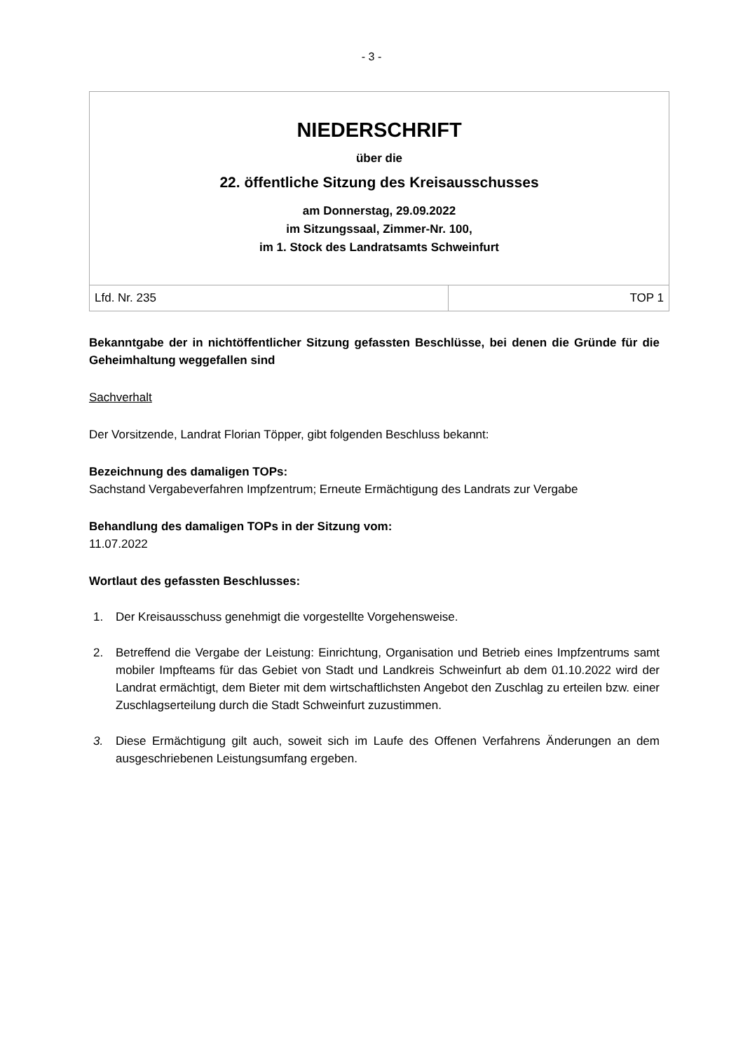- 3 -
NIEDERSCHRIFT
über die
22. öffentliche Sitzung des Kreisausschusses
am Donnerstag, 29.09.2022
im Sitzungssaal, Zimmer-Nr. 100,
im 1. Stock des Landratsamts Schweinfurt
| Lfd. Nr. 235 | TOP 1 |
Bekanntgabe der in nichtöffentlicher Sitzung gefassten Beschlüsse, bei denen die Gründe für die Geheimhaltung weggefallen sind
Sachverhalt
Der Vorsitzende, Landrat Florian Töpper, gibt folgenden Beschluss bekannt:
Bezeichnung des damaligen TOPs:
Sachstand Vergabeverfahren Impfzentrum; Erneute Ermächtigung des Landrats zur Vergabe
Behandlung des damaligen TOPs in der Sitzung vom:
11.07.2022
Wortlaut des gefassten Beschlusses:
1. Der Kreisausschuss genehmigt die vorgestellte Vorgehensweise.
2. Betreffend die Vergabe der Leistung: Einrichtung, Organisation und Betrieb eines Impfzentrums samt mobiler Impfteams für das Gebiet von Stadt und Landkreis Schweinfurt ab dem 01.10.2022 wird der Landrat ermächtigt, dem Bieter mit dem wirtschaftlichsten Angebot den Zuschlag zu erteilen bzw. einer Zuschlagserteilung durch die Stadt Schweinfurt zuzustimmen.
3. Diese Ermächtigung gilt auch, soweit sich im Laufe des Offenen Verfahrens Änderungen an dem ausgeschriebenen Leistungsumfang ergeben.